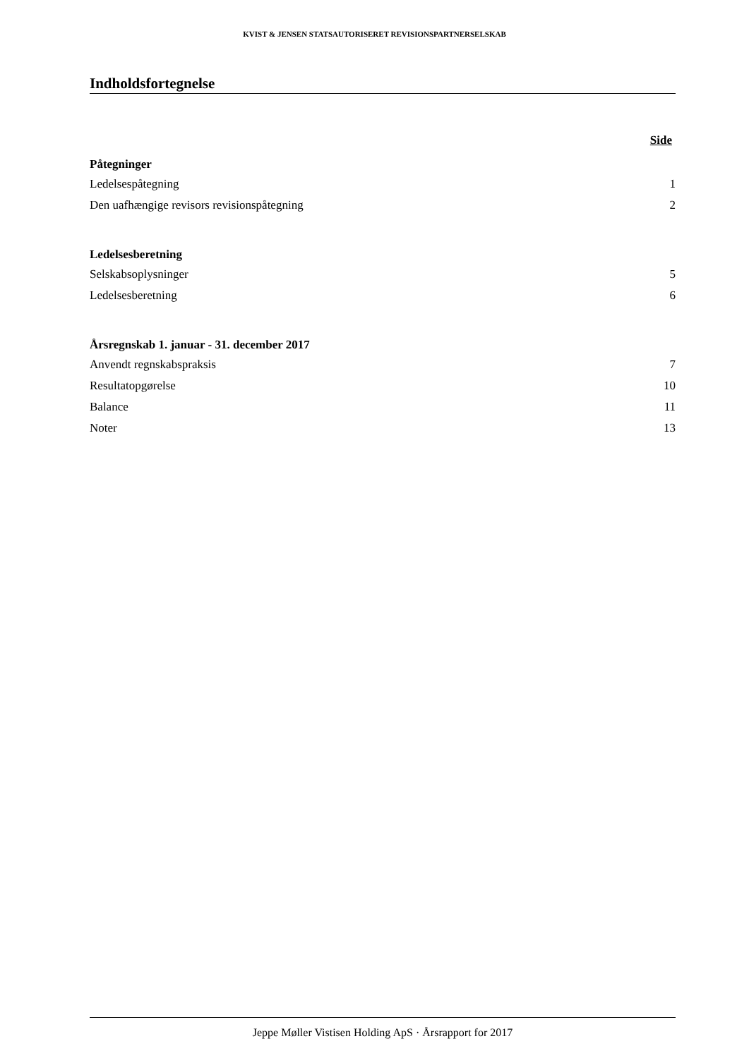KVIST & JENSEN STATSAUTORISERET REVISIONSPARTNERSELSKAB
Indholdsfortegnelse
Side
Påtegninger
Ledelsespåtegning 1
Den uafhængige revisors revisionspåtegning 2
Ledelsesberetning
Selskabsoplysninger 5
Ledelsesberetning 6
Årsregnskab 1. januar - 31. december 2017
Anvendt regnskabspraksis 7
Resultatopgørelse 10
Balance 11
Noter 13
Jeppe Møller Vistisen Holding ApS · Årsrapport for 2017